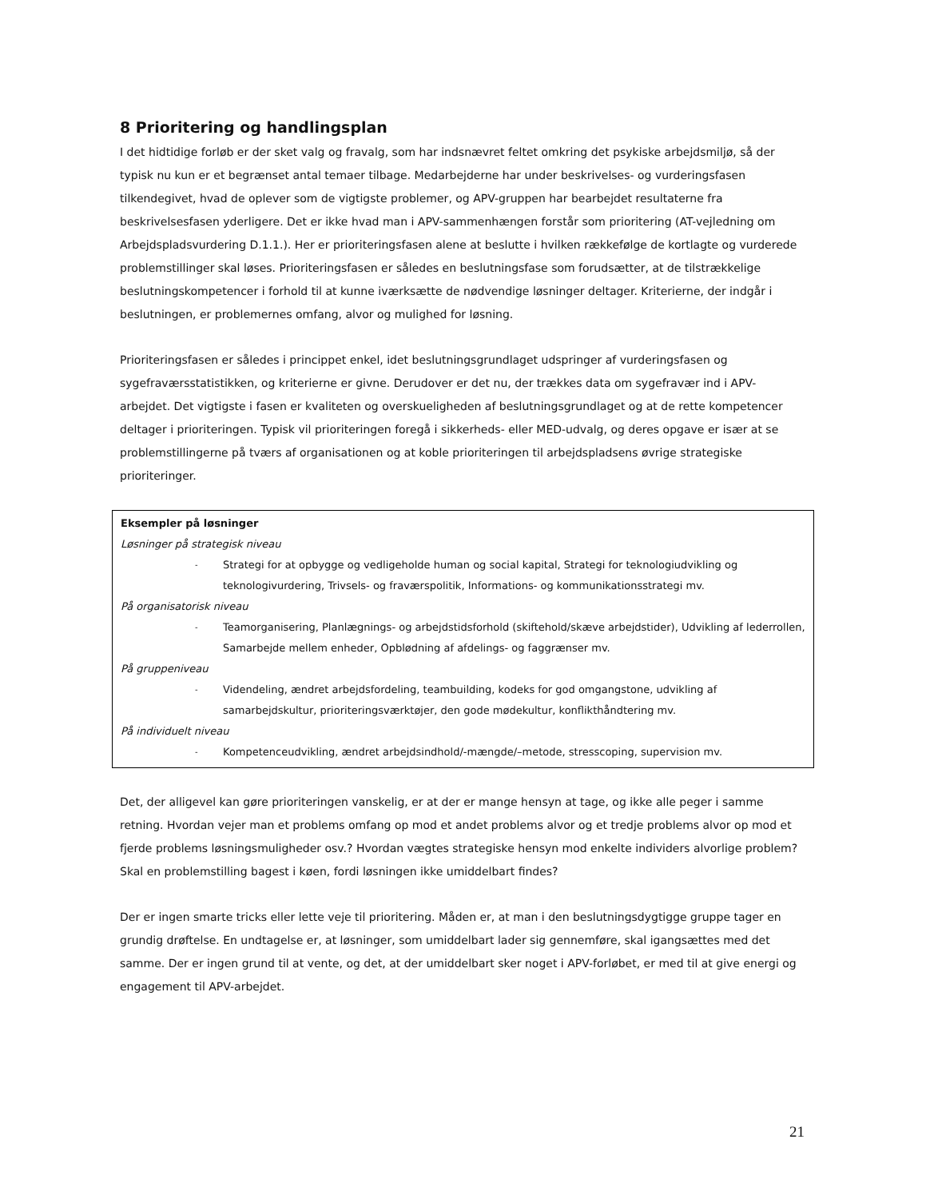8 Prioritering og handlingsplan
I det hidtidige forløb er der sket valg og fravalg, som har indsnævret feltet omkring det psykiske arbejdsmiljø, så der typisk nu kun er et begrænset antal temaer tilbage. Medarbejderne har under beskrivelses- og vurderingsfasen tilkendegivet, hvad de oplever som de vigtigste problemer, og APV-gruppen har bearbejdet resultaterne fra beskrivelsesfasen yderligere. Det er ikke hvad man i APV-sammenhængen forstår som prioritering (AT-vejledning om Arbejdspladsvurdering D.1.1.). Her er prioriteringsfasen alene at beslutte i hvilken rækkefølge de kortlagte og vurderede problemstillinger skal løses. Prioriteringsfasen er således en beslutningsfase som forudsætter, at de tilstrækkelige beslutningskompetencer i forhold til at kunne iværksætte de nødvendige løsninger deltager. Kriterierne, der indgår i beslutningen, er problemernes omfang, alvor og mulighed for løsning.
Prioriteringsfasen er således i princippet enkel, idet beslutningsgrundlaget udspringer af vurderingsfasen og sygefraværsstatistikken, og kriterierne er givne. Derudover er det nu, der trækkes data om sygefravær ind i APV-arbejdet. Det vigtigste i fasen er kvaliteten og overskueligheden af beslutningsgrundlaget og at de rette kompetencer deltager i prioriteringen. Typisk vil prioriteringen foregå i sikkerheds- eller MED-udvalg, og deres opgave er især at se problemstillingerne på tværs af organisationen og at koble prioriteringen til arbejdspladsens øvrige strategiske prioriteringer.
Eksempler på løsninger
Løsninger på strategisk niveau
- Strategi for at opbygge og vedligeholde human og social kapital, Strategi for teknologiudvikling og teknologivurdering, Trivsels- og fraværspolitik, Informations- og kommunikationsstrategi mv.
På organisatorisk niveau
- Teamorganisering, Planlægnings- og arbejdstidsforhold (skiftehold/skæve arbejdstider), Udvikling af lederrollen, Samarbejde mellem enheder, Opblødning af afdelings- og faggrænser mv.
På gruppeniveau
- Videndeling, ændret arbejdsfordeling, teambuilding, kodeks for god omgangstone, udvikling af samarbejdskultur, prioriteringsværktøjer, den gode mødekultur, konflikthåndtering mv.
På individuelt niveau
- Kompetenceudvikling, ændret arbejdsindhold/-mængde/–metode, stresscoping, supervision mv.
Det, der alligevel kan gøre prioriteringen vanskelig, er at der er mange hensyn at tage, og ikke alle peger i samme retning. Hvordan vejer man et problems omfang op mod et andet problems alvor og et tredje problems alvor op mod et fjerde problems løsningsmuligheder osv.? Hvordan vægtes strategiske hensyn mod enkelte individers alvorlige problem? Skal en problemstilling bagest i køen, fordi løsningen ikke umiddelbart findes?
Der er ingen smarte tricks eller lette veje til prioritering. Måden er, at man i den beslutningsdygtigge gruppe tager en grundig drøftelse. En undtagelse er, at løsninger, som umiddelbart lader sig gennemføre, skal igangsættes med det samme. Der er ingen grund til at vente, og det, at der umiddelbart sker noget i APV-forløbet, er med til at give energi og engagement til APV-arbejdet.
21